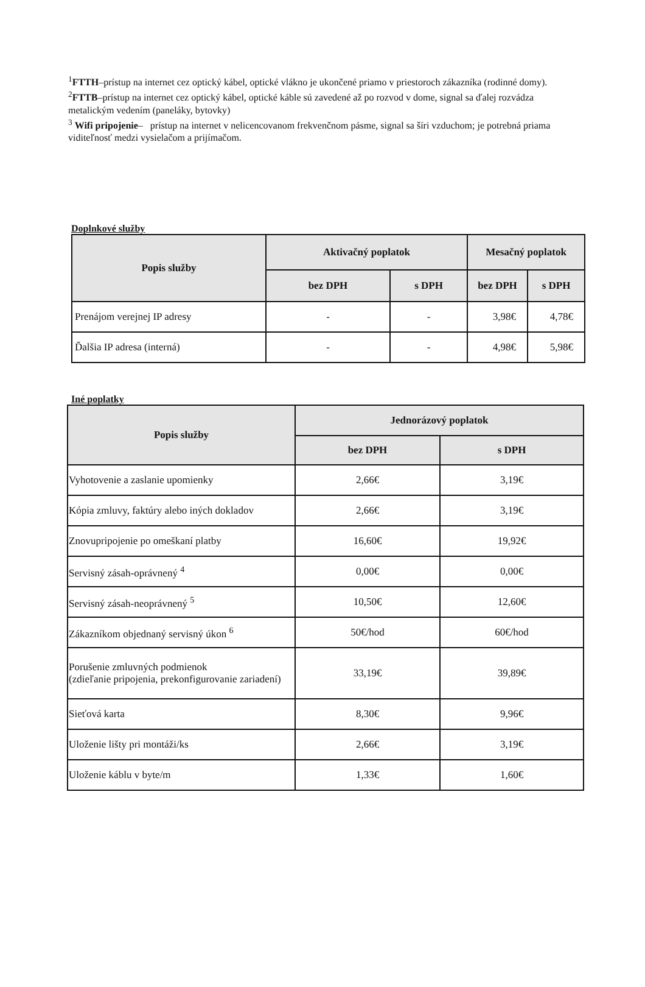<sup>1</sup> FTTH–prístup na internet cez optický kábel, optické vlákno je ukončené priamo v priestoroch zákazníka (rodinné domy).
<sup>2</sup> FTTB–prístup na internet cez optický kábel, optické káble sú zavedené až po rozvod v dome, signal sa ďalej rozvádza metalickým vedením (paneláky, bytovky)
<sup>3</sup> Wifi pripojenie– prístup na internet v nelicencovanom frekvenčnom pásme, signal sa šíri vzduchom; je potrebná priama viditeľnosť medzi vysielačom a prijímačom.
Doplnkové služby
| Popis služby | Aktivačný poplatok | | Mesačný poplatok | |
| --- | --- | --- | --- | --- |
| | bez DPH | s DPH | bez DPH | s DPH |
| Prenájom verejnej IP adresy | - | - | 3,98€ | 4,78€ |
| Ďalšia IP adresa (interná) | - | - | 4,98€ | 5,98€ |
Iné poplatky
| Popis služby | Jednorázový poplatok | |
| --- | --- | --- |
| | bez DPH | s DPH |
| Vyhotovenie a zaslanie upomienky | 2,66€ | 3,19€ |
| Kópia zmluvy, faktúry alebo iných dokladov | 2,66€ | 3,19€ |
| Znovupripojenie po omeškaní platby | 16,60€ | 19,92€ |
| Servisný zásah-oprávnený <sup>4</sup> | 0,00€ | 0,00€ |
| Servisný zásah-neoprávnený <sup>5</sup> | 10,50€ | 12,60€ |
| Zákazníkom objednaný servisný úkon <sup>6</sup> | 50€/hod | 60€/hod |
| Porušenie zmluvných podmienok (zdieľanie pripojenia, prekonfigurovanie zariadení) | 33,19€ | 39,89€ |
| Sieťová karta | 8,30€ | 9,96€ |
| Uloženie lišty pri montáži/ks | 2,66€ | 3,19€ |
| Uloženie káblu v byte/m | 1,33€ | 1,60€ |